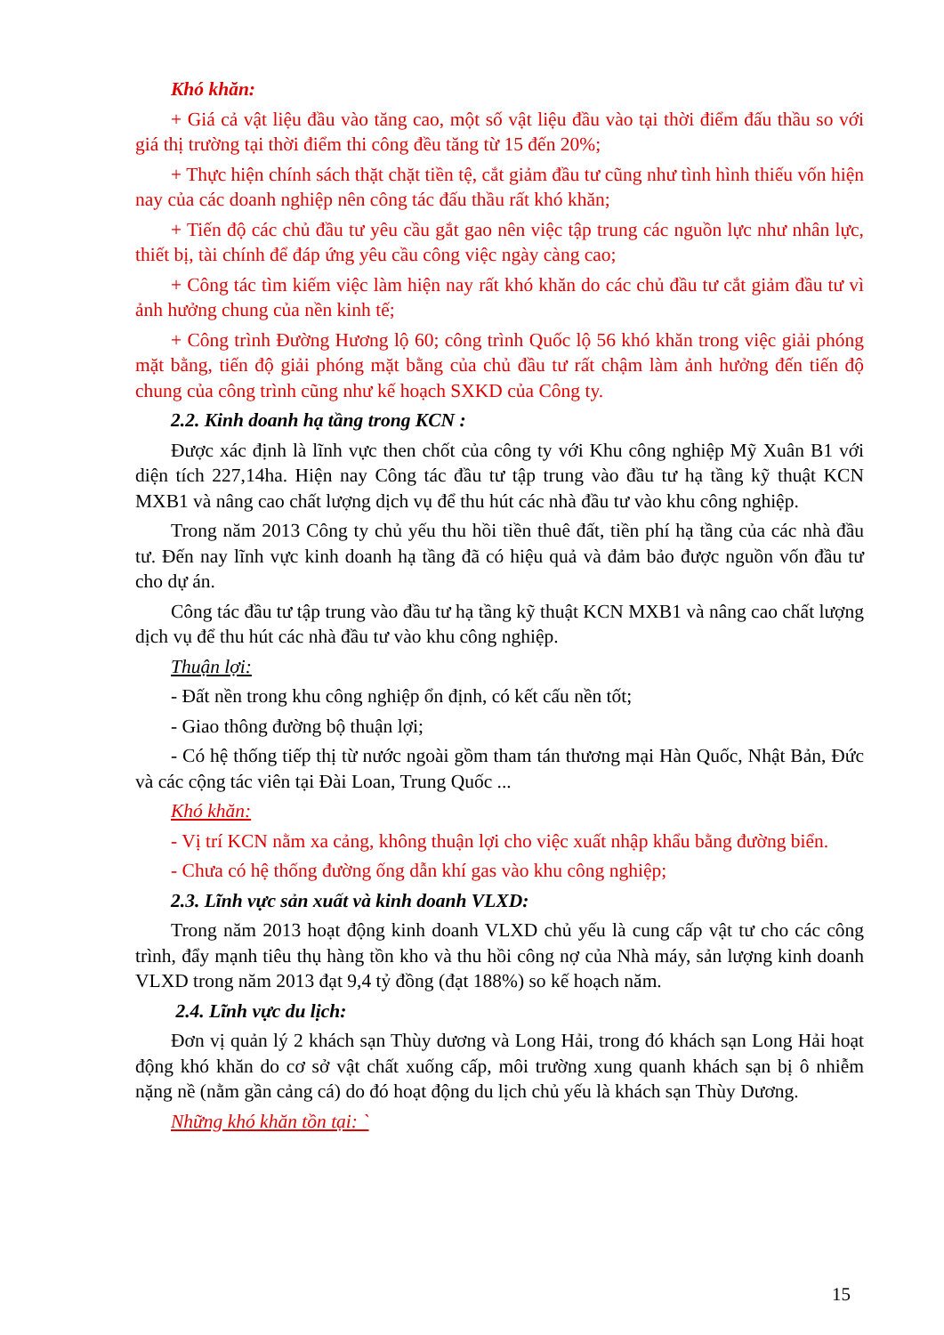Khó khăn:
+ Giá cả vật liệu đầu vào tăng cao, một số vật liệu đầu vào tại thời điểm đấu thầu so với giá thị trường tại thời điểm thi công đều tăng từ 15 đến 20%;
+ Thực hiện chính sách thặt chặt tiền tệ, cắt giảm đầu tư cũng như tình hình thiếu vốn hiện nay của các doanh nghiệp nên công tác đấu thầu rất khó khăn;
+ Tiến độ các chủ đầu tư yêu cầu gắt gao nên việc tập trung các nguồn lực như nhân lực, thiết bị, tài chính để đáp ứng yêu cầu công việc ngày càng cao;
+ Công tác tìm kiếm việc làm hiện nay rất khó khăn do các chủ đầu tư cắt giảm đầu tư vì ảnh hưởng chung của nền kinh tế;
+ Công trình Đường Hương lộ 60; công trình Quốc lộ 56 khó khăn trong việc giải phóng mặt bằng, tiến độ giải phóng mặt bằng của chủ đầu tư rất chậm làm ảnh hưởng đến tiến độ chung của công trình cũng như kế hoạch SXKD của Công ty.
2.2. Kinh doanh hạ tầng trong KCN :
Được xác định là lĩnh vực then chốt của công ty với Khu công nghiệp Mỹ Xuân B1 với diện tích 227,14ha. Hiện nay Công tác đầu tư tập trung vào đầu tư hạ tầng kỹ thuật KCN MXB1 và nâng cao chất lượng dịch vụ để thu hút các nhà đầu tư vào khu công nghiệp.
Trong năm 2013 Công ty chủ yếu thu hồi tiền thuê đất, tiền phí hạ tầng của các nhà đầu tư. Đến nay lĩnh vực kinh doanh hạ tầng đã có hiệu quả và đảm bảo được nguồn vốn đầu tư cho dự án.
Công tác đầu tư tập trung vào đầu tư hạ tầng kỹ thuật KCN MXB1 và nâng cao chất lượng dịch vụ để thu hút các nhà đầu tư vào khu công nghiệp.
Thuận lợi:
- Đất nền trong khu công nghiệp ổn định, có kết cấu nền tốt;
- Giao thông đường bộ thuận lợi;
- Có hệ thống tiếp thị từ nước ngoài gồm tham tán thương mại Hàn Quốc, Nhật Bản, Đức và các cộng tác viên tại Đài Loan, Trung Quốc ...
Khó khăn:
- Vị trí KCN nằm xa cảng, không thuận lợi cho việc xuất nhập khẩu bằng đường biển.
- Chưa có hệ thống đường ống dẫn khí gas vào khu công nghiệp;
2.3. Lĩnh vực sản xuất và kinh doanh VLXD:
Trong năm 2013 hoạt động kinh doanh VLXD chủ yếu là cung cấp vật tư cho các công trình, đẩy mạnh tiêu thụ hàng tồn kho và thu hồi công nợ của Nhà máy, sản lượng kinh doanh VLXD trong năm 2013 đạt 9,4 tỷ đồng (đạt 188%) so kế hoạch năm.
2.4. Lĩnh vực du lịch:
Đơn vị quản lý 2 khách sạn Thùy dương và Long Hải, trong đó khách sạn Long Hải hoạt động khó khăn do cơ sở vật chất xuống cấp, môi trường xung quanh khách sạn bị ô nhiễm nặng nề (nằm gần cảng cá) do đó hoạt động du lịch chủ yếu là khách sạn Thùy Dương.
Những khó khăn tồn tại: `
15